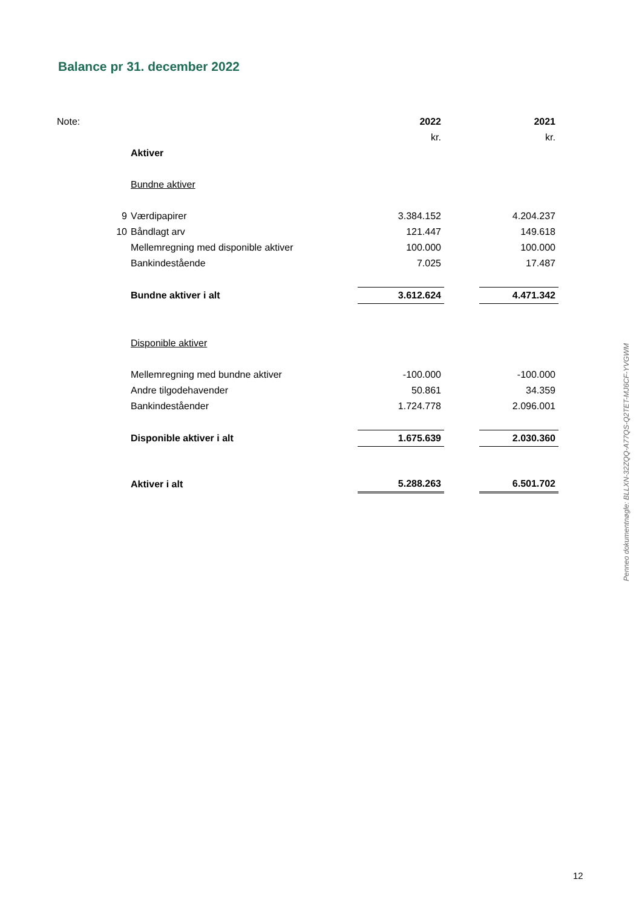Balance pr 31. december 2022
| Note: | | 2022 | | 2021 |
| | | kr. | | kr. |
| | Aktiver | | | |
| | Bundne aktiver | | | |
| 9 | Værdipapirer | 3.384.152 | | 4.204.237 |
| 10 | Båndlagt arv | 121.447 | | 149.618 |
| | Mellemregning med disponible aktiver | 100.000 | | 100.000 |
| | Bankindestående | 7.025 | | 17.487 |
| | Bundne aktiver i alt | 3.612.624 | | 4.471.342 |
| | Disponible aktiver | | | |
| | Mellemregning med bundne aktiver | -100.000 | | -100.000 |
| | Andre tilgodehavender | 50.861 | | 34.359 |
| | Bankindeståender | 1.724.778 | | 2.096.001 |
| | Disponible aktiver i alt | 1.675.639 | | 2.030.360 |
| | Aktiver i alt | 5.288.263 | | 6.501.702 |
Penneo dokumentnøgle: BLLXN-32ZQQ-A77QS-Q2TET-MJ6CF-YVGWM
12